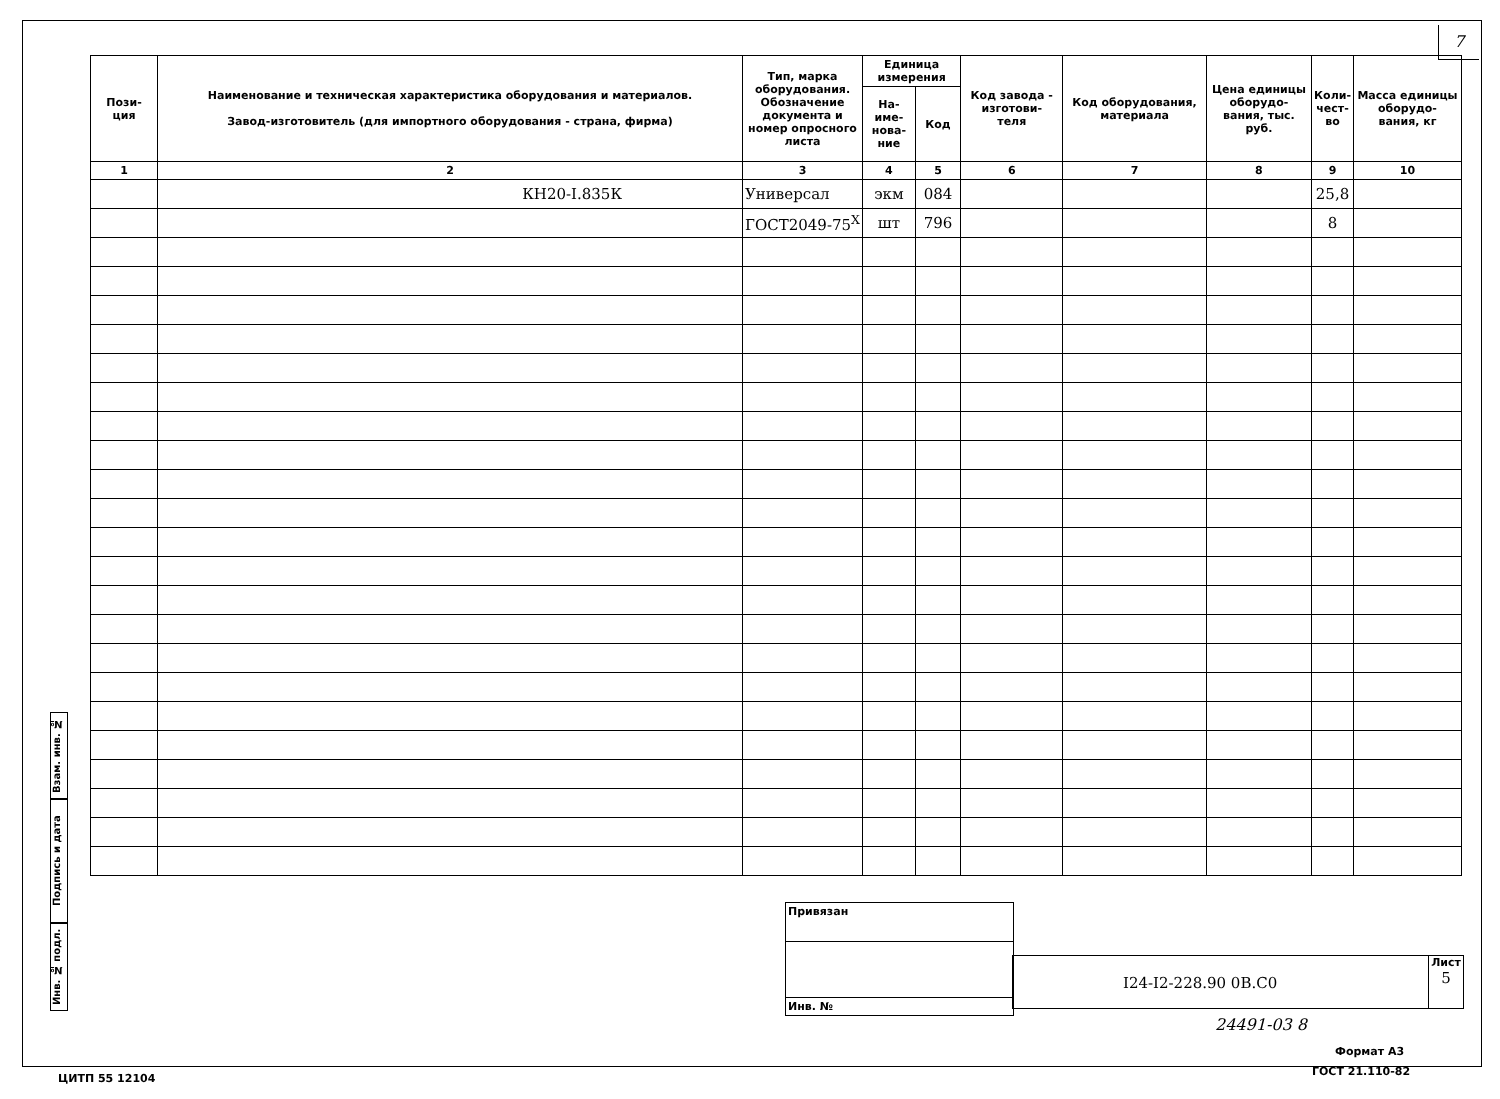7
| Пози- ция | Наименование и техническая характеристика оборудования и материалов. Завод-изготовитель (для импортного оборудования - страна, фирма) | Тип, марка оборудования. Обозначение документа и номер опросного листа | Единица измерения | | Код завода - изготови- теля | Код оборудования, материала | Цена единицы оборудо- вания, тыс. руб. | Коли- чест- во | Масса единицы оборудо- вания, кг |
| --- | --- | --- | --- | --- | --- | --- | --- | --- | --- |
| | | | На- име- нова- ние | Код | | | | | |
| 1 | 2 | 3 | 4 | 5 | 6 | 7 | 8 | 9 | 10 |
| | КН20-I.835К | Универсал | экм | 084 | | | | 25,8 | |
| | | ГОСТ2049-75<sup>Х</sup> | шт | 796 | | | | 8 | |
Взам. инв. №
Подпись и дата
Инв. № подл.
Привязан
Инв. №
I24-I2-228.90 0В.С0
Лист
5
24491-03 8
Формат А3
ЦИТП 55 12104
ГОСТ 21.110-82